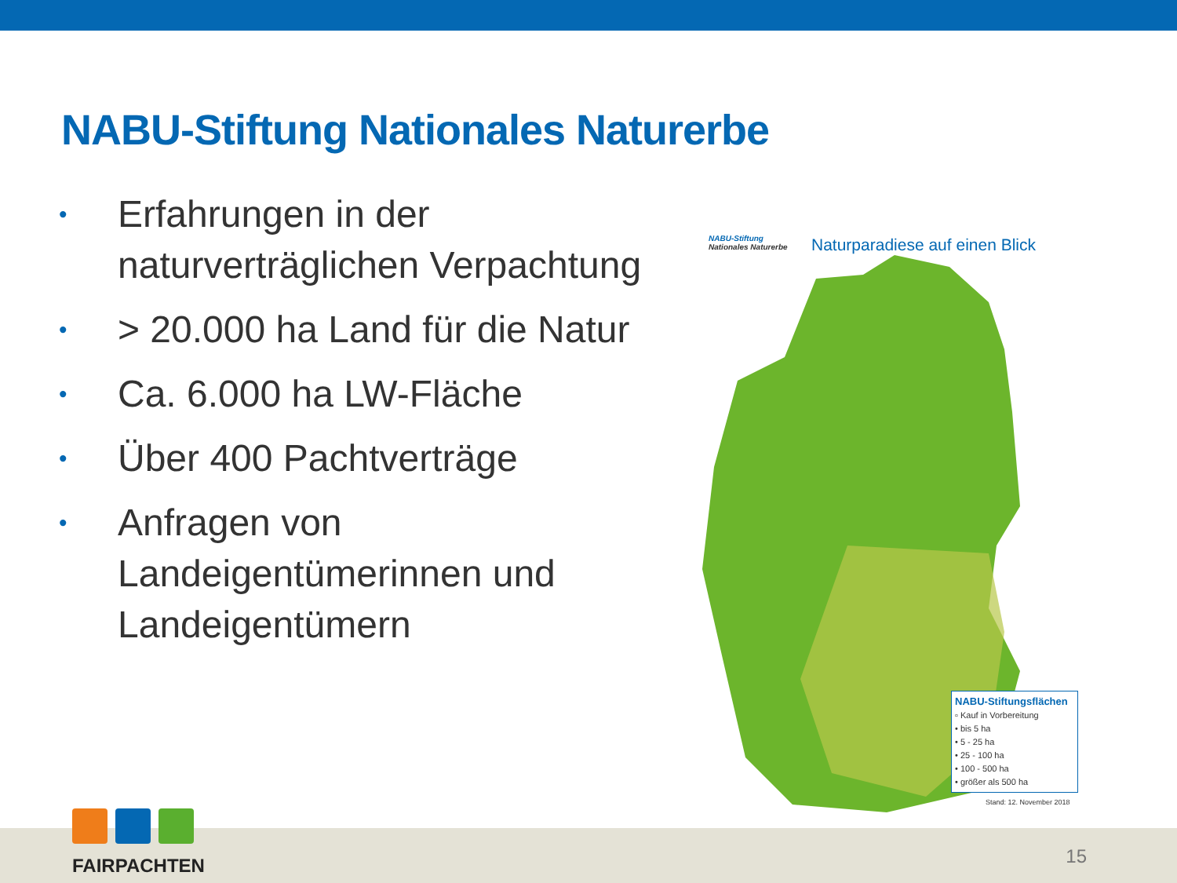NABU-Stiftung Nationales Naturerbe
• Erfahrungen in der naturverträglichen Verpachtung
• > 20.000 ha Land für die Natur
• Ca. 6.000 ha LW-Fläche
• Über 400 Pachtverträge
• Anfragen von Landeigentümerinnen und Landeigentümern
NABU-Stiftung
Nationales Naturerbe
Naturparadiese auf einen Blick
NABU-Stiftungsflächen
▫ Kauf in Vorbereitung
• bis 5 ha
• 5 - 25 ha
• 25 - 100 ha
• 100 - 500 ha
• größer als 500 ha
Stand: 12. November 2018
FAIRPACHTEN
15